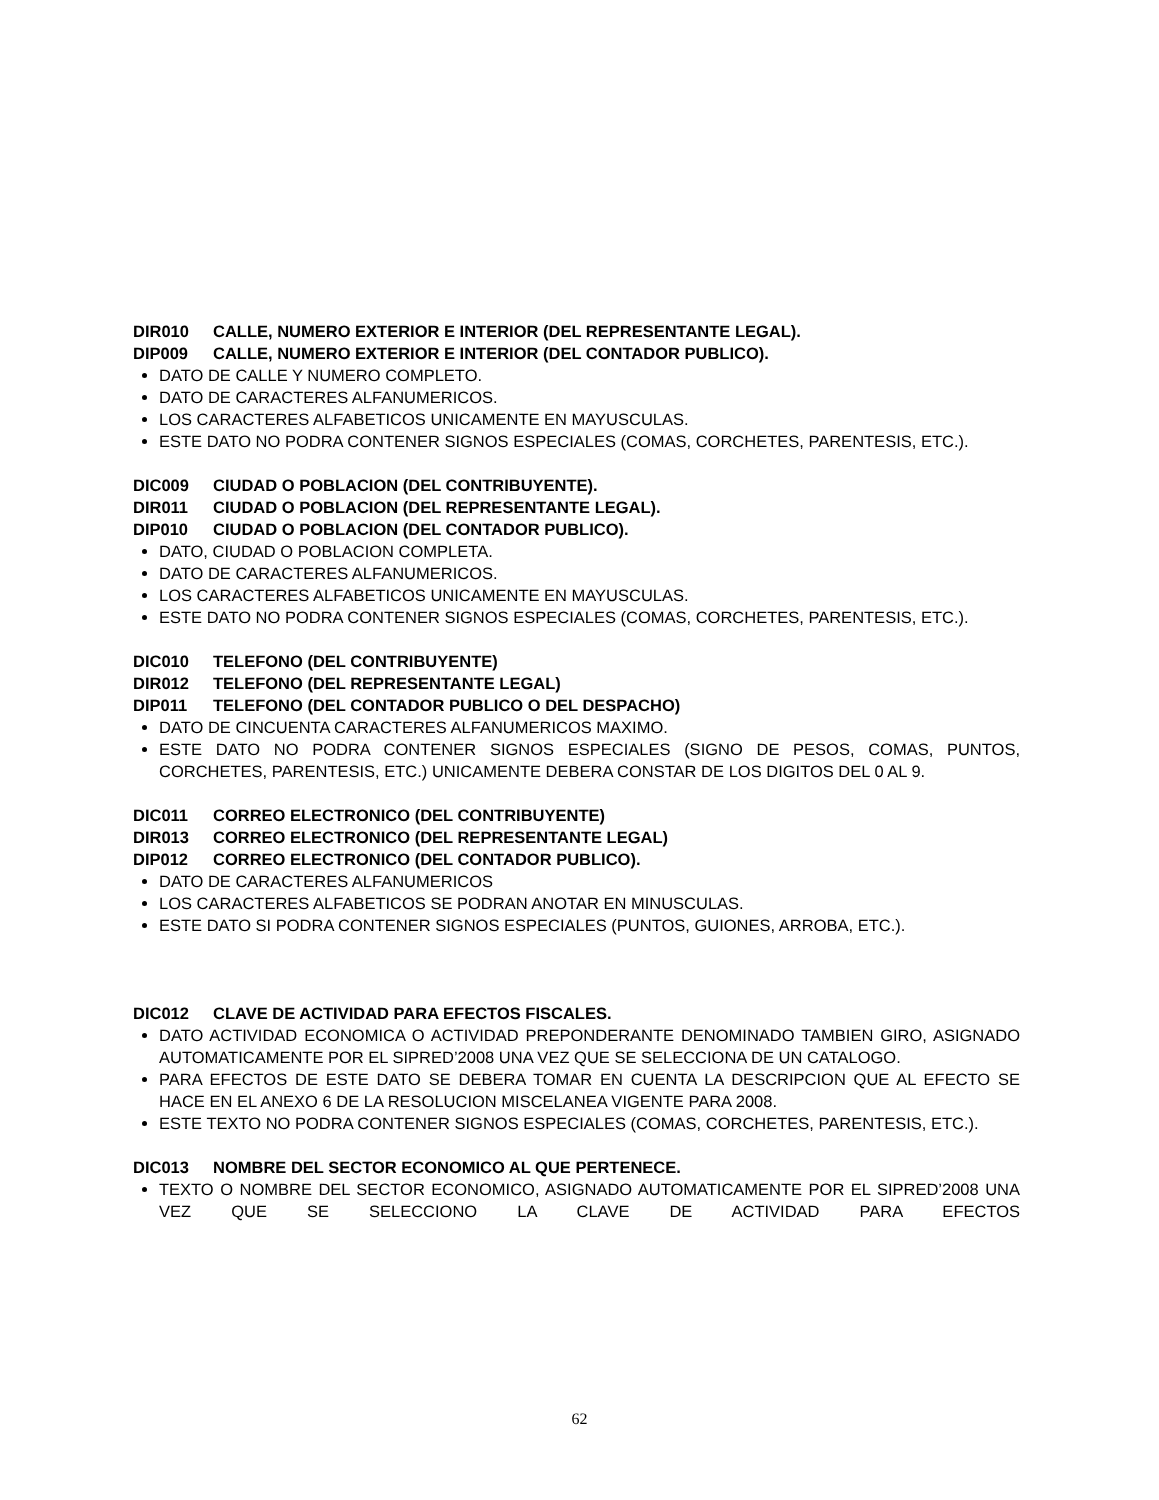DIR010 CALLE, NUMERO EXTERIOR E INTERIOR (DEL REPRESENTANTE LEGAL).
DIP009 CALLE, NUMERO EXTERIOR E INTERIOR (DEL CONTADOR PUBLICO).
DATO DE CALLE Y NUMERO COMPLETO.
DATO DE CARACTERES ALFANUMERICOS.
LOS CARACTERES ALFABETICOS UNICAMENTE EN MAYUSCULAS.
ESTE DATO NO PODRA CONTENER SIGNOS ESPECIALES (COMAS, CORCHETES, PARENTESIS, ETC.).
DIC009 CIUDAD O POBLACION (DEL CONTRIBUYENTE).
DIR011 CIUDAD O POBLACION (DEL REPRESENTANTE LEGAL).
DIP010 CIUDAD O POBLACION (DEL CONTADOR PUBLICO).
DATO, CIUDAD O POBLACION COMPLETA.
DATO DE CARACTERES ALFANUMERICOS.
LOS CARACTERES ALFABETICOS UNICAMENTE EN MAYUSCULAS.
ESTE DATO NO PODRA CONTENER SIGNOS ESPECIALES (COMAS, CORCHETES, PARENTESIS, ETC.).
DIC010 TELEFONO (DEL CONTRIBUYENTE)
DIR012 TELEFONO (DEL REPRESENTANTE LEGAL)
DIP011 TELEFONO (DEL CONTADOR PUBLICO O DEL DESPACHO)
DATO DE CINCUENTA CARACTERES ALFANUMERICOS MAXIMO.
ESTE DATO NO PODRA CONTENER SIGNOS ESPECIALES (SIGNO DE PESOS, COMAS, PUNTOS, CORCHETES, PARENTESIS, ETC.) UNICAMENTE DEBERA CONSTAR DE LOS DIGITOS DEL 0 AL 9.
DIC011 CORREO ELECTRONICO (DEL CONTRIBUYENTE)
DIR013 CORREO ELECTRONICO (DEL REPRESENTANTE LEGAL)
DIP012 CORREO ELECTRONICO (DEL CONTADOR PUBLICO).
DATO DE CARACTERES ALFANUMERICOS
LOS CARACTERES ALFABETICOS SE PODRAN ANOTAR EN MINUSCULAS.
ESTE DATO SI PODRA CONTENER SIGNOS ESPECIALES (PUNTOS, GUIONES, ARROBA, ETC.).
DIC012 CLAVE DE ACTIVIDAD PARA EFECTOS FISCALES.
DATO ACTIVIDAD ECONOMICA O ACTIVIDAD PREPONDERANTE DENOMINADO TAMBIEN GIRO, ASIGNADO AUTOMATICAMENTE POR EL SIPRED’2008 UNA VEZ QUE SE SELECCIONA DE UN CATALOGO.
PARA EFECTOS DE ESTE DATO SE DEBERA TOMAR EN CUENTA LA DESCRIPCION QUE AL EFECTO SE HACE EN EL ANEXO 6 DE LA RESOLUCION MISCELANEA VIGENTE PARA 2008.
ESTE TEXTO NO PODRA CONTENER SIGNOS ESPECIALES (COMAS, CORCHETES, PARENTESIS, ETC.).
DIC013 NOMBRE DEL SECTOR ECONOMICO AL QUE PERTENECE.
TEXTO O NOMBRE DEL SECTOR ECONOMICO, ASIGNADO AUTOMATICAMENTE POR EL SIPRED’2008 UNA VEZ QUE SE SELECCIONO LA CLAVE DE ACTIVIDAD PARA EFECTOS
62